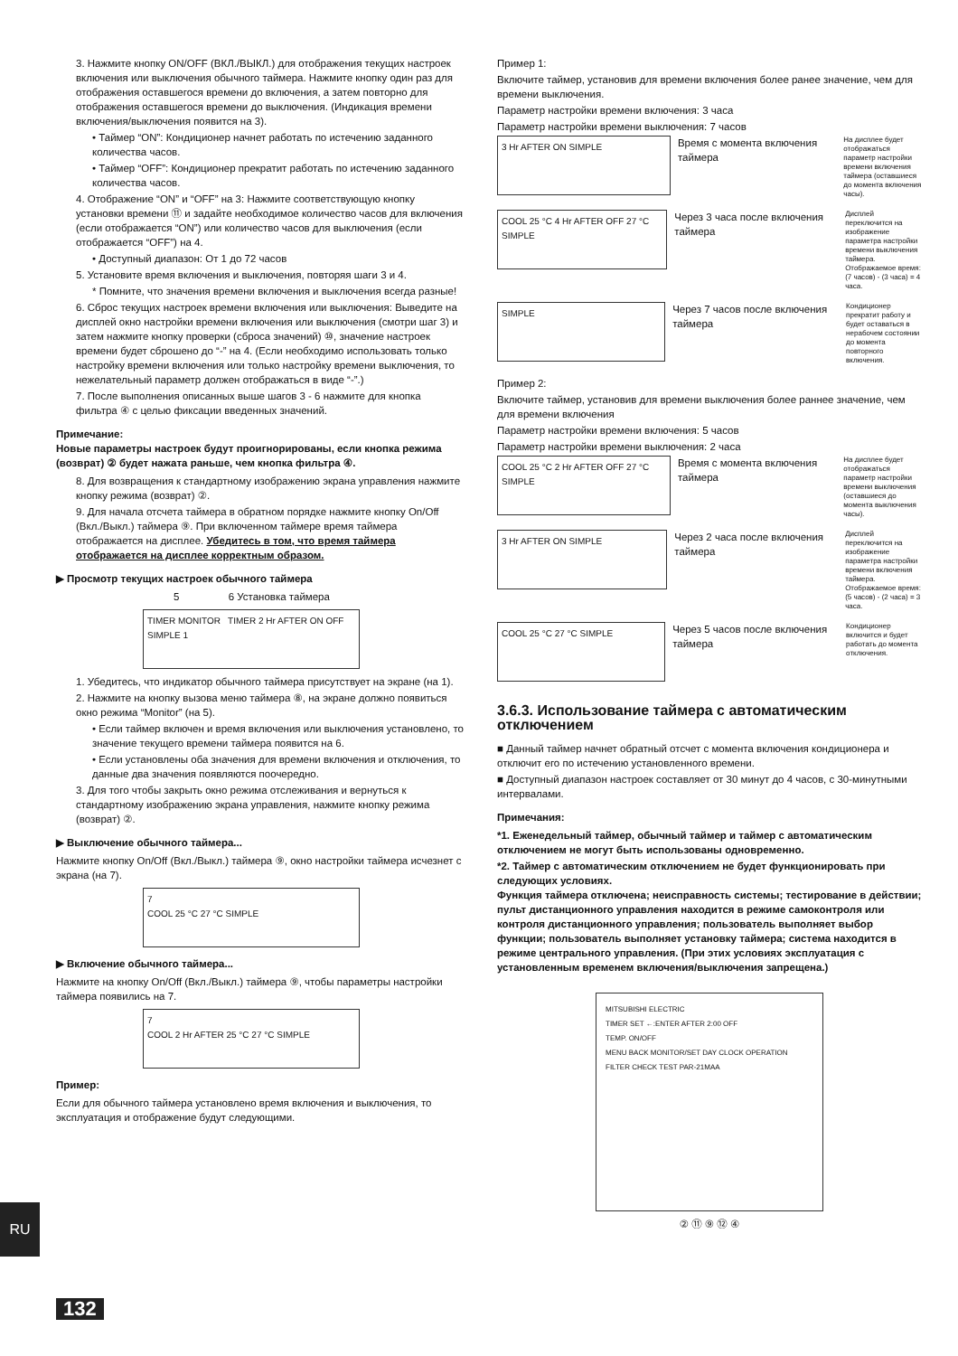3. Нажмите кнопку ON/OFF (ВКЛ./ВЫКЛ.) для отображения текущих настроек включения или выключения обычного таймера. Нажмите кнопку один раз для отображения оставшегося времени до включения, а затем повторно для отображения оставшегося времени до выключения. (Индикация времени включения/выключения появится на 3).
• Таймер “ON”: Кондиционер начнет работать по истечению заданного количества часов.
• Таймер “OFF”: Кондиционер прекратит работать по истечению заданного количества часов.
4. Отображение “ON” и “OFF” на 3: Нажмите соответствующую кнопку установки времени ⑪ и задайте необходимое количество часов для включения (если отображается “ON”) или количество часов для выключения (если отображается “OFF”) на 4.
• Доступный диапазон: От 1 до 72 часов
5. Установите время включения и выключения, повторяя шаги 3 и 4.
* Помните, что значения времени включения и выключения всегда разные!
6. Сброс текущих настроек времени включения или выключения: Выведите на дисплей окно настройки времени включения или выключения (смотри шаг 3) и затем нажмите кнопку проверки (сброса значений) ⑩, значение настроек времени будет сброшено до “-” на 4. (Если необходимо использовать только настройку времени включения или только настройку времени выключения, то нежелательный параметр должен отображаться в виде “-”.)
7. После выполнения описанных выше шагов 3 - 6 нажмите для кнопка фильтра ④ с целью фиксации введенных значений.
Примечание:
Новые параметры настроек будут проигнорированы, если кнопка режима (возврат) ② будет нажата раньше, чем кнопка фильтра ④.
8. Для возвращения к стандартному изображению экрана управления нажмите кнопку режима (возврат) ②.
9. Для начала отсчета таймера в обратном порядке нажмите кнопку On/Off (Вкл./Выкл.) таймера ⑨. При включенном таймере время таймера отображается на дисплее. Убедитесь в том, что время таймера отображается на дисплее корректным образом.
▶ Просмотр текущих настроек обычного таймера
5 6 Установка таймера
TIMER MONITOR TIMER 2 Hr AFTER ON OFF SIMPLE 1
1. Убедитесь, что индикатор обычного таймера присутствует на экране (на 1).
2. Нажмите на кнопку вызова меню таймера ⑧, на экране должно появиться окно режима “Monitor” (на 5).
• Если таймер включен и время включения или выключения установлено, то значение текущего времени таймера появится на 6.
• Если установлены оба значения для времени включения и отключения, то данные два значения появляются поочередно.
3. Для того чтобы закрыть окно режима отслеживания и вернуться к стандартному изображению экрана управления, нажмите кнопку режима (возврат) ②.
▶ Выключение обычного таймера...
Нажмите кнопку On/Off (Вкл./Выкл.) таймера ⑨, окно настройки таймера исчезнет с экрана (на 7).
7
COOL 25 °C 27 °C SIMPLE
▶ Включение обычного таймера...
Нажмите на кнопку On/Off (Вкл./Выкл.) таймера ⑨, чтобы параметры настройки таймера появились на 7.
7
COOL 2 Hr AFTER 25 °C 27 °C SIMPLE
Пример:
Если для обычного таймера установлено время включения и выключения, то эксплуатация и отображение будут следующими.
Пример 1:
Включите таймер, установив для времени включения более ранее значение, чем для времени выключения.
Параметр настройки времени включения: 3 часа
Параметр настройки времени выключения: 7 часов
3 Hr AFTER ON SIMPLE
Время с момента включения таймера
На дисплее будет отображаться параметр настройки времени включения таймера (оставшиеся до момента включения часы).
COOL 25 °C 4 Hr AFTER OFF 27 °C SIMPLE
Через 3 часа после включения таймера
Дисплей переключится на изображение параметра настройки времени выключения таймера. Отображаемое время: (7 часов) - (3 часа) = 4 часа.
SIMPLE
Через 7 часов после включения таймера
Кондиционер прекратит работу и будет оставаться в нерабочем состоянии до момента повторного включения.
Пример 2:
Включите таймер, установив для времени выключения более раннее значение, чем для времени включения
Параметр настройки времени включения: 5 часов
Параметр настройки времени выключения: 2 часа
COOL 25 °C 2 Hr AFTER OFF 27 °C SIMPLE
Время с момента включения таймера
На дисплее будет отображаться параметр настройки времени выключения (оставшиеся до момента выключения часы).
3 Hr AFTER ON SIMPLE
Через 2 часа после включения таймера
Дисплей переключится на изображение параметра настройки времени включения таймера. Отображаемое время: (5 часов) - (2 часа) = 3 часа.
COOL 25 °C 27 °C SIMPLE
Через 5 часов после включения таймера
Кондиционер включится и будет работать до момента отключения.
3.6.3. Использование таймера с автоматическим отключением
■ Данный таймер начнет обратный отсчет с момента включения кондиционера и отключит его по истечению установленного времени.
■ Доступный диапазон настроек составляет от 30 минут до 4 часов, с 30-минутными интервалами.
Примечания:
*1. Еженедельный таймер, обычный таймер и таймер с автоматическим отключением не могут быть использованы одновременно.
*2. Таймер с автоматическим отключением не будет функционировать при следующих условиях.
Функция таймера отключена; неисправность системы; тестирование в действии; пульт дистанционного управления находится в режиме самоконтроля или контроля дистанционного управления; пользователь выполняет выбор функции; пользователь выполняет установку таймера; система находится в режиме центрального управления. (При этих условиях эксплуатация с установленным временем включения/выключения запрещена.)
MITSUBISHI ELECTRIC
TIMER SET ←:ENTER AFTER 2:00 OFF
TEMP. ON/OFF
MENU BACK MONITOR/SET DAY CLOCK OPERATION FILTER CHECK TEST PAR-21MAA
② ⑪ ⑨ ⑫ ④
RU
132